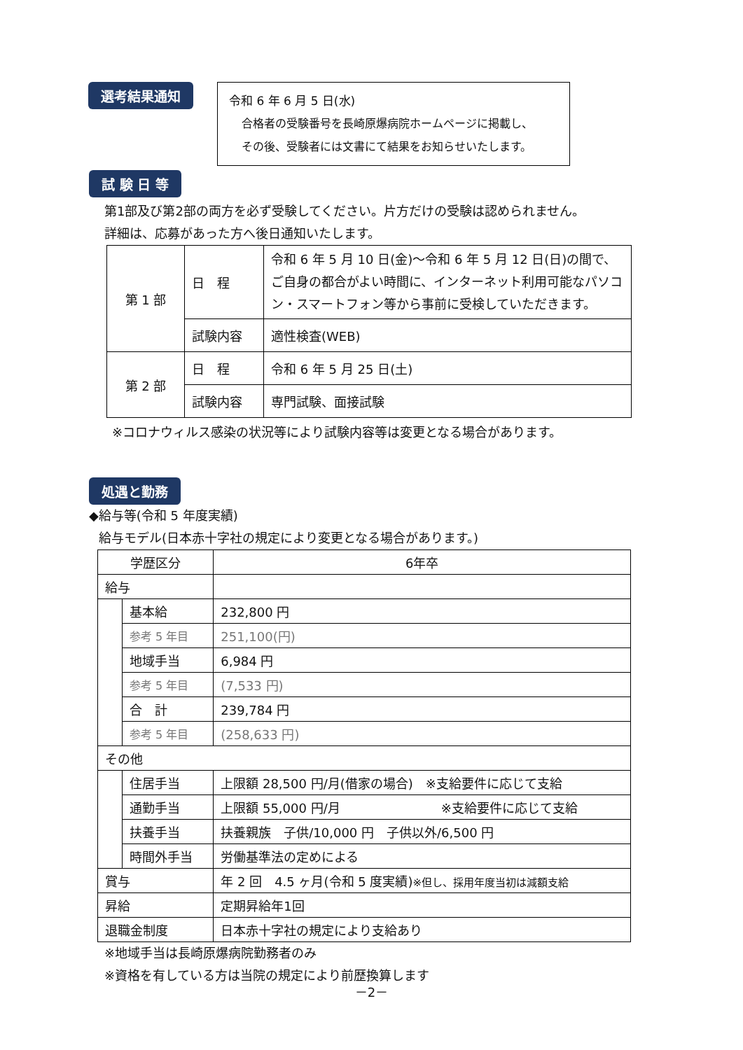選考結果通知
令和 6 年 6 月 5 日(水)
合格者の受験番号を長崎原爆病院ホームページに掲載し、
その後、受験者には文書にて結果をお知らせいたします。
試 験 日 等
第1部及び第2部の両方を必ず受験してください。片方だけの受験は認められません。
詳細は、応募があった方へ後日通知いたします。
| 第 1 部 | 日 程 | 令和 6 年 5 月 10 日(金)～令和 6 年 5 月 12 日(日)の間で、ご自身の都合がよい時間に、インターネット利用可能なパソコン・スマートフォン等から事前に受検していただきます。 |
| | 試験内容 | 適性検査(WEB) |
| 第 2 部 | 日 程 | 令和 6 年 5 月 25 日(土) |
| | 試験内容 | 専門試験、面接試験 |
※コロナウィルス感染の状況等により試験内容等は変更となる場合があります。
処遇と勤務
◆給与等(令和 5 年度実績)
給与モデル(日本赤十字社の規定により変更となる場合があります。)
| 学歴区分 | | 6年卒 |
| 給与 | | |
| | 基本給 | 232,800 円 |
| | 参考 5 年目 | 251,100(円) |
| | 地域手当 | 6,984 円 |
| | 参考 5 年目 | (7,533 円) |
| | 合 計 | 239,784 円 |
| | 参考 5 年目 | (258,633 円) |
| その他 | | |
| | 住居手当 | 上限額 28,500 円/月(借家の場合) ※支給要件に応じて支給 |
| | 通勤手当 | 上限額 55,000 円/月 ※支給要件に応じて支給 |
| | 扶養手当 | 扶養親族 子供/10,000 円 子供以外/6,500 円 |
| | 時間外手当 | 労働基準法の定めによる |
| 賞与 | | 年 2 回 4.5 ヶ月(令和 5 度実績) ※但し、採用年度当初は減額支給 |
| 昇給 | | 定期昇給年1回 |
| 退職金制度 | | 日本赤十字社の規定により支給あり |
※地域手当は長崎原爆病院勤務者のみ
※資格を有している方は当院の規定により前歴換算します
－2－